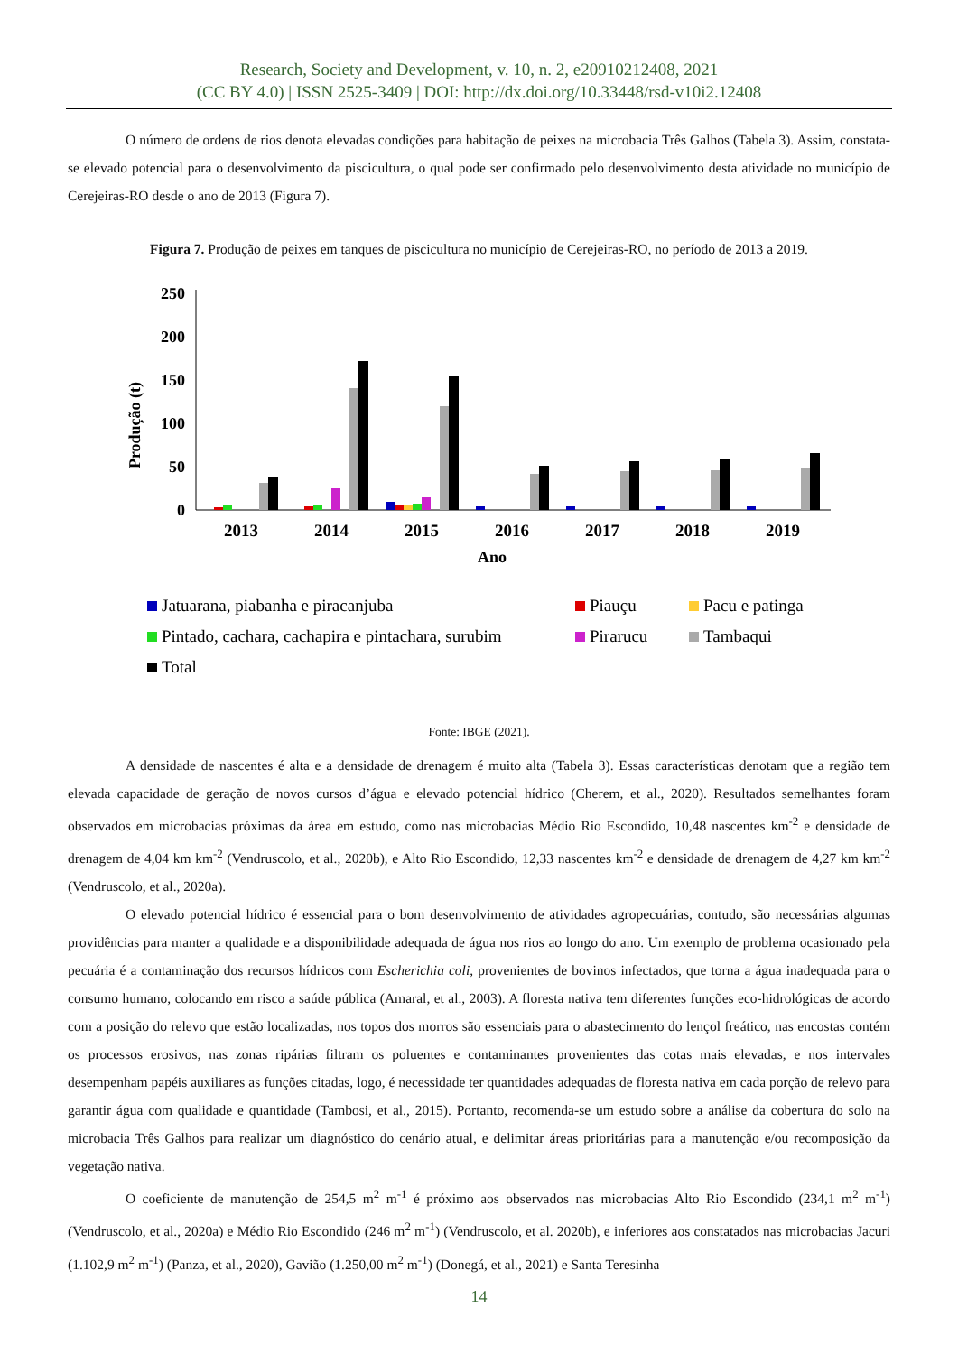Research, Society and Development, v. 10, n. 2, e20910212408, 2021
(CC BY 4.0) | ISSN 2525-3409 | DOI: http://dx.doi.org/10.33448/rsd-v10i2.12408
O número de ordens de rios denota elevadas condições para habitação de peixes na microbacia Três Galhos (Tabela 3). Assim, constata-se elevado potencial para o desenvolvimento da piscicultura, o qual pode ser confirmado pelo desenvolvimento desta atividade no município de Cerejeiras-RO desde o ano de 2013 (Figura 7).
Figura 7. Produção de peixes em tanques de piscicultura no município de Cerejeiras-RO, no período de 2013 a 2019.
250
200
150
100
50
0
Produção (t)
2013
2014
2015
2016
2017
2018
2019
Ano
Jatuarana, piabanha e piracanjuba
Piauçu
Pacu e patinga
Pintado, cachara, cachapira e pintachara, surubim
Pirarucu
Tambaqui
Total
Fonte: IBGE (2021).
A densidade de nascentes é alta e a densidade de drenagem é muito alta (Tabela 3). Essas características denotam que a região tem elevada capacidade de geração de novos cursos d’água e elevado potencial hídrico (Cherem, et al., 2020). Resultados semelhantes foram observados em microbacias próximas da área em estudo, como nas microbacias Médio Rio Escondido, 10,48 nascentes km<sup>-2</sup> e densidade de drenagem de 4,04 km km<sup>-2</sup> (Vendruscolo, et al., 2020b), e Alto Rio Escondido, 12,33 nascentes km<sup>-2</sup> e densidade de drenagem de 4,27 km km<sup>-2</sup> (Vendruscolo, et al., 2020a).
O elevado potencial hídrico é essencial para o bom desenvolvimento de atividades agropecuárias, contudo, são necessárias algumas providências para manter a qualidade e a disponibilidade adequada de água nos rios ao longo do ano. Um exemplo de problema ocasionado pela pecuária é a contaminação dos recursos hídricos com Escherichia coli, provenientes de bovinos infectados, que torna a água inadequada para o consumo humano, colocando em risco a saúde pública (Amaral, et al., 2003). A floresta nativa tem diferentes funções eco-hidrológicas de acordo com a posição do relevo que estão localizadas, nos topos dos morros são essenciais para o abastecimento do lençol freático, nas encostas contém os processos erosivos, nas zonas ripárias filtram os poluentes e contaminantes provenientes das cotas mais elevadas, e nos intervales desempenham papéis auxiliares as funções citadas, logo, é necessidade ter quantidades adequadas de floresta nativa em cada porção de relevo para garantir água com qualidade e quantidade (Tambosi, et al., 2015). Portanto, recomenda-se um estudo sobre a análise da cobertura do solo na microbacia Três Galhos para realizar um diagnóstico do cenário atual, e delimitar áreas prioritárias para a manutenção e/ou recomposição da vegetação nativa.
O coeficiente de manutenção de 254,5 m<sup>2</sup> m<sup>-1</sup> é próximo aos observados nas microbacias Alto Rio Escondido (234,1 m<sup>2</sup> m<sup>-1</sup>) (Vendruscolo, et al., 2020a) e Médio Rio Escondido (246 m<sup>2</sup> m<sup>-1</sup>) (Vendruscolo, et al. 2020b), e inferiores aos constatados nas microbacias Jacuri (1.102,9 m<sup>2</sup> m<sup>-1</sup>) (Panza, et al., 2020), Gavião (1.250,00 m<sup>2</sup> m<sup>-1</sup>) (Donegá, et al., 2021) e Santa Teresinha
14